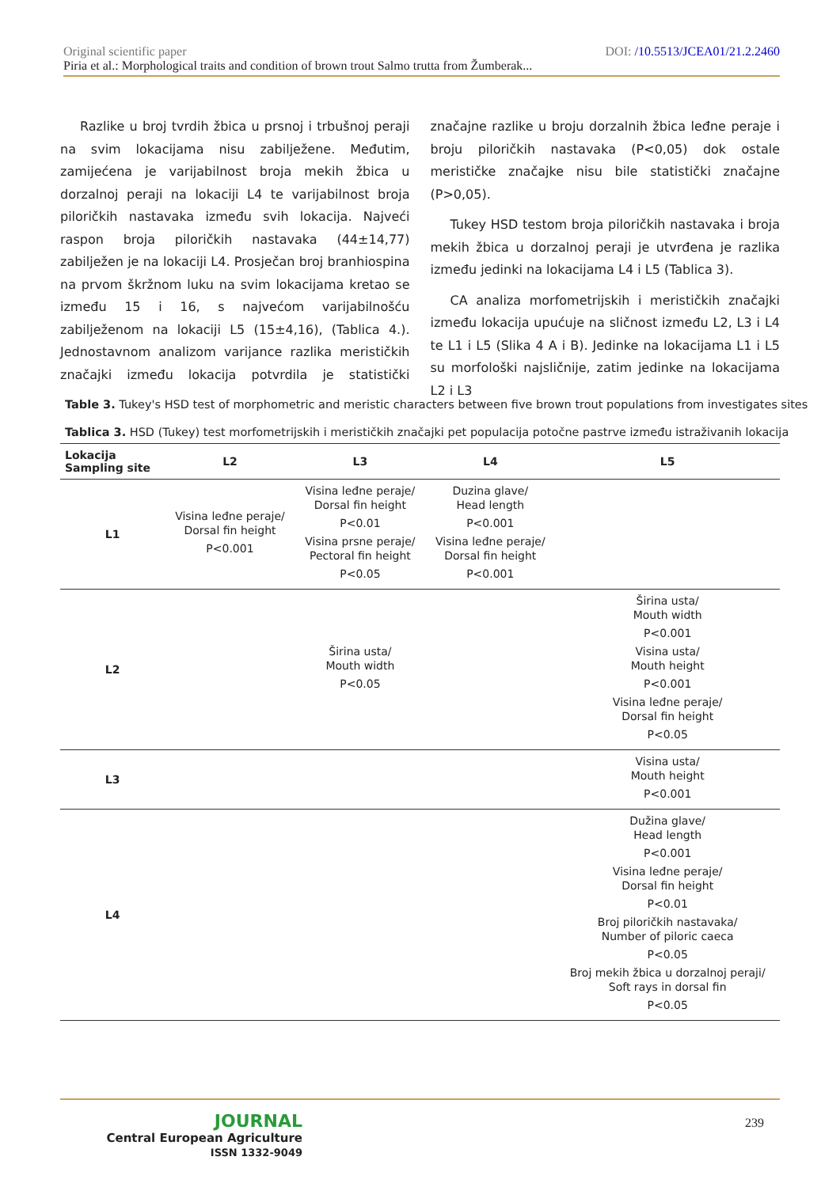DOI: /10.5513/JCEA01/21.2.2460 Original scientific paper
Piria et al.: Morphological traits and condition of brown trout Salmo trutta from Žumberak...
Razlike u broj tvrdih žbica u prsnoj i trbušnoj peraji na svim lokacijama nisu zabilježene. Međutim, zamijećena je varijabilnost broja mekih žbica u dorzalnoj peraji na lokaciji L4 te varijabilnost broja piloričkih nastavaka između svih lokacija. Najveći raspon broja piloričkih nastavaka (44±14,77) zabilježen je na lokaciji L4. Prosječan broj branhiospina na prvom škržnom luku na svim lokacijama kretao se između 15 i 16, s najvećom varijabilnošću zabilježenom na lokaciji L5 (15±4,16), (Tablica 4.). Jednostavnom analizom varijance razlika merističkih značajki između lokacija potvrdila je statistički značajne razlike u broju dorzalnih žbica leđne peraje i broju piloričkih nastavaka (P<0,05) dok ostale merističke značajke nisu bile statistički značajne (P>0,05).
Tukey HSD testom broja piloričkih nastavaka i broja mekih žbica u dorzalnoj peraji je utvrđena je razlika između jedinki na lokacijama L4 i L5 (Tablica 3).
CA analiza morfometrijskih i merističkih značajki između lokacija upućuje na sličnost između L2, L3 i L4 te L1 i L5 (Slika 4 A i B). Jedinke na lokacijama L1 i L5 su morfološki najsličnije, zatim jedinke na lokacijama L2 i L3
Table 3. Tukey's HSD test of morphometric and meristic characters between five brown trout populations from investigates sites
Tablica 3. HSD (Tukey) test morfometrijskih i merističkih značajki pet populacija potočne pastrve između istraživanih lokacija
| Lokacija Sampling site | L2 | L3 | L4 | L5 |
| --- | --- | --- | --- | --- |
| L1 | Visina leđne peraje/ Dorsal fin height P<0.001 | Visina leđne peraje/ Dorsal fin height P<0.01 Visina prsne peraje/ Pectoral fin height P<0.05 | Duzina glave/ Head length P<0.001 Visina leđne peraje/ Dorsal fin height P<0.001 | |
| L2 | | Širina usta/ Mouth width P<0.05 | | Širina usta/ Mouth width P<0.001 Visina usta/ Mouth height P<0.001 Visina leđne peraje/ Dorsal fin height P<0.05 |
| L3 | | | | Visina usta/ Mouth height P<0.001 |
| L4 | | | | Dužina glave/ Head length P<0.001 Visina leđne peraje/ Dorsal fin height P<0.01 Broj piloričkih nastavaka/ Number of piloric caeca P<0.05 Broj mekih žbica u dorzalnoj peraji/ Soft rays in dorsal fin P<0.05 |
JOURNAL
Central European Agriculture
ISSN 1332-9049
239